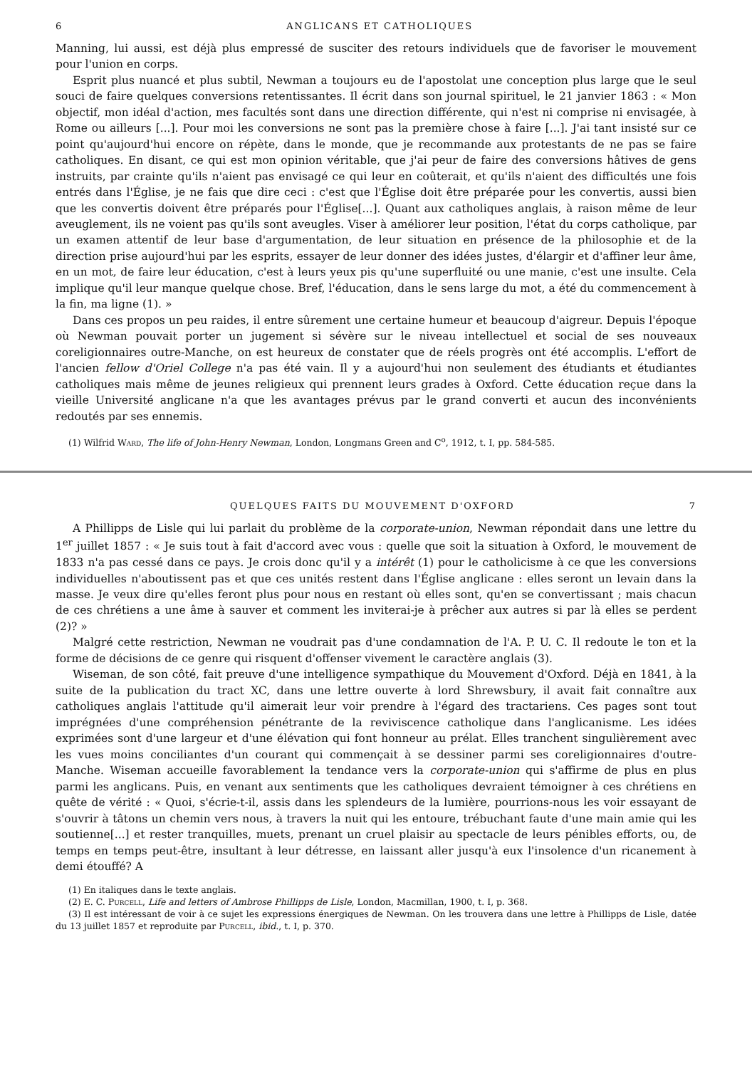6 ANGLICANS ET CATHOLIQUES
Manning, lui aussi, est déjà plus empressé de susciter des retours individuels que de favoriser le mouvement pour l'union en corps.
Esprit plus nuancé et plus subtil, Newman a toujours eu de l'apostolat une conception plus large que le seul souci de faire quelques conversions retentissantes. Il écrit dans son journal spirituel, le 21 janvier 1863 : « Mon objectif, mon idéal d'action, mes facultés sont dans une direction différente, qui n'est ni comprise ni envisagée, à Rome ou ailleurs [...]. Pour moi les conversions ne sont pas la première chose à faire [...]. J'ai tant insisté sur ce point qu'aujourd'hui encore on répète, dans le monde, que je recommande aux protestants de ne pas se faire catholiques. En disant, ce qui est mon opinion véritable, que j'ai peur de faire des conversions hâtives de gens instruits, par crainte qu'ils n'aient pas envisagé ce qui leur en coûterait, et qu'ils n'aient des difficultés une fois entrés dans l'Église, je ne fais que dire ceci : c'est que l'Église doit être préparée pour les convertis, aussi bien que les convertis doivent être préparés pour l'Église[...]. Quant aux catholiques anglais, à raison même de leur aveuglement, ils ne voient pas qu'ils sont aveugles. Viser à améliorer leur position, l'état du corps catholique, par un examen attentif de leur base d'argumentation, de leur situation en présence de la philosophie et de la direction prise aujourd'hui par les esprits, essayer de leur donner des idées justes, d'élargir et d'affiner leur âme, en un mot, de faire leur éducation, c'est à leurs yeux pis qu'une superfluité ou une manie, c'est une insulte. Cela implique qu'il leur manque quelque chose. Bref, l'éducation, dans le sens large du mot, a été du commencement à la fin, ma ligne (1). »
Dans ces propos un peu raides, il entre sûrement une certaine humeur et beaucoup d'aigreur. Depuis l'époque où Newman pouvait porter un jugement si sévère sur le niveau intellectuel et social de ses nouveaux coreligionnaires outre-Manche, on est heureux de constater que de réels progrès ont été accomplis. L'effort de l'ancien fellow d'Oriel College n'a pas été vain. Il y a aujourd'hui non seulement des étudiants et étudiantes catholiques mais même de jeunes religieux qui prennent leurs grades à Oxford. Cette éducation reçue dans la vieille Université anglicane n'a que les avantages prévus par le grand converti et aucun des inconvénients redoutés par ses ennemis.
(1) Wilfrid Ward, The life of John-Henry Newman, London, Longmans Green and C<sup>o</sup>, 1912, t. I, pp. 584-585.
QUELQUES FAITS DU MOUVEMENT D'OXFORD 7
A Phillipps de Lisle qui lui parlait du problème de la corporate-union, Newman répondait dans une lettre du 1<sup>er</sup> juillet 1857 : « Je suis tout à fait d'accord avec vous : quelle que soit la situation à Oxford, le mouvement de 1833 n'a pas cessé dans ce pays. Je crois donc qu'il y a intérêt (1) pour le catholicisme à ce que les conversions individuelles n'aboutissent pas et que ces unités restent dans l'Église anglicane : elles seront un levain dans la masse. Je veux dire qu'elles feront plus pour nous en restant où elles sont, qu'en se convertissant ; mais chacun de ces chrétiens a une âme à sauver et comment les inviterai-je à prêcher aux autres si par là elles se perdent (2)? »
Malgré cette restriction, Newman ne voudrait pas d'une condamnation de l'A. P. U. C. Il redoute le ton et la forme de décisions de ce genre qui risquent d'offenser vivement le caractère anglais (3).
Wiseman, de son côté, fait preuve d'une intelligence sympathique du Mouvement d'Oxford. Déjà en 1841, à la suite de la publication du tract XC, dans une lettre ouverte à lord Shrewsbury, il avait fait connaître aux catholiques anglais l'attitude qu'il aimerait leur voir prendre à l'égard des tractariens. Ces pages sont tout imprégnées d'une compréhension pénétrante de la reviviscence catholique dans l'anglicanisme. Les idées exprimées sont d'une largeur et d'une élévation qui font honneur au prélat. Elles tranchent singulièrement avec les vues moins conciliantes d'un courant qui commençait à se dessiner parmi ses coreligionnaires d'outre-Manche. Wiseman accueille favorablement la tendance vers la corporate-union qui s'affirme de plus en plus parmi les anglicans. Puis, en venant aux sentiments que les catholiques devraient témoigner à ces chrétiens en quête de vérité : « Quoi, s'écrie-t-il, assis dans les splendeurs de la lumière, pourrions-nous les voir essayant de s'ouvrir à tâtons un chemin vers nous, à travers la nuit qui les entoure, trébuchant faute d'une main amie qui les soutienne[...] et rester tranquilles, muets, prenant un cruel plaisir au spectacle de leurs pénibles efforts, ou, de temps en temps peut-être, insultant à leur détresse, en laissant aller jusqu'à eux l'insolence d'un ricanement à demi étouffé? A
(1) En italiques dans le texte anglais.
(2) E. C. Purcell, Life and letters of Ambrose Phillipps de Lisle, London, Macmillan, 1900, t. I, p. 368.
(3) Il est intéressant de voir à ce sujet les expressions énergiques de Newman. On les trouvera dans une lettre à Phillipps de Lisle, datée du 13 juillet 1857 et reproduite par Purcell, ibid., t. I, p. 370.